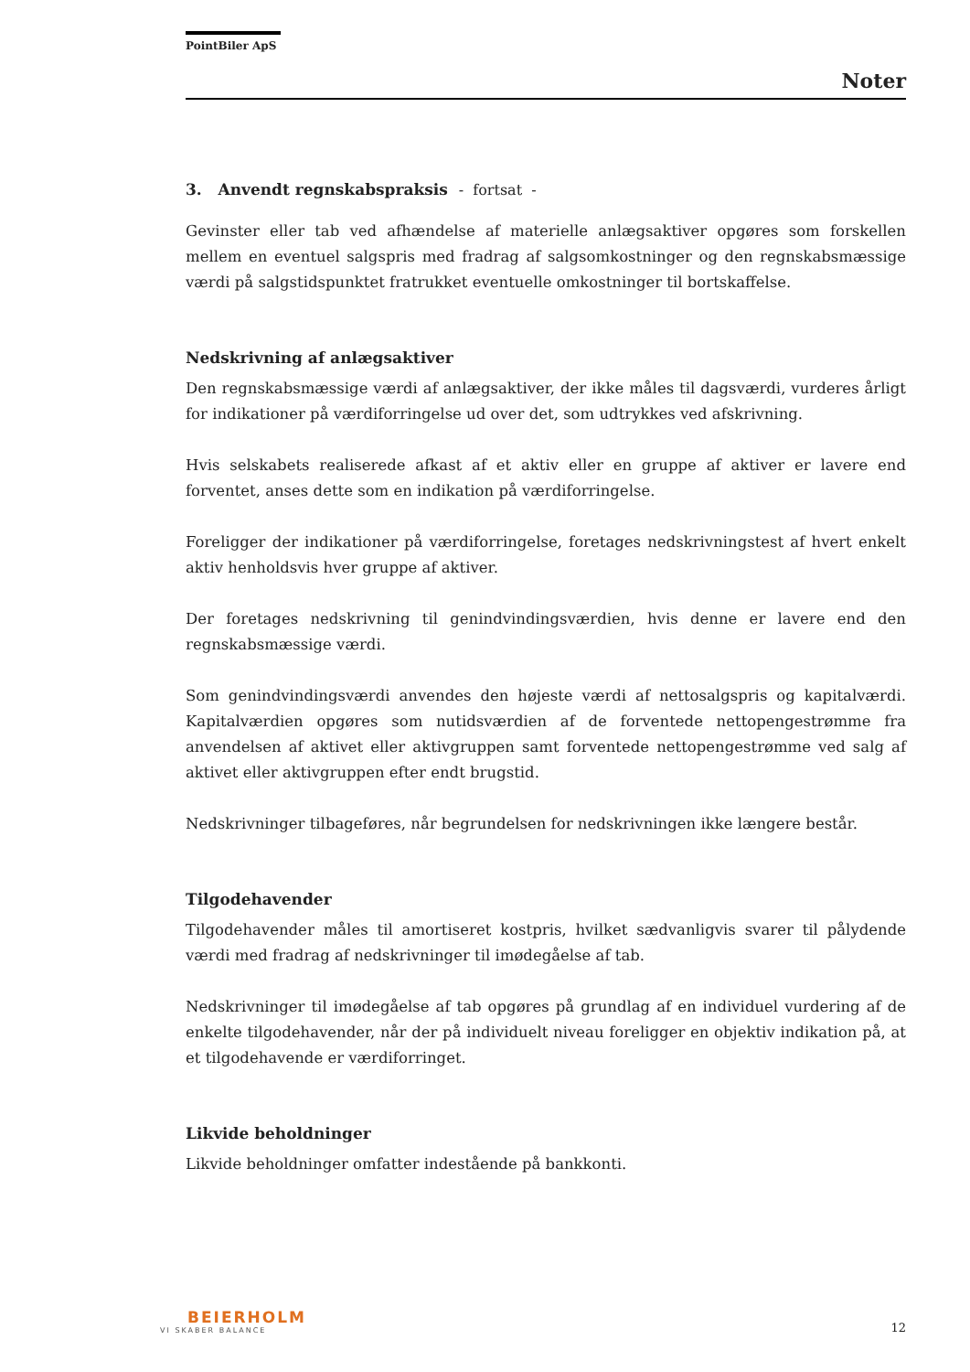PointBiler ApS
Noter
3. Anvendt regnskabspraksis - fortsat -
Gevinster eller tab ved afhændelse af materielle anlægsaktiver opgøres som forskellen mellem en eventuel salgspris med fradrag af salgsomkostninger og den regnskabsmæssige værdi på salgstidspunktet fratrukket eventuelle omkostninger til bortskaffelse.
Nedskrivning af anlægsaktiver
Den regnskabsmæssige værdi af anlægsaktiver, der ikke måles til dagsværdi, vurderes årligt for indikationer på værdiforringelse ud over det, som udtrykkes ved afskrivning.
Hvis selskabets realiserede afkast af et aktiv eller en gruppe af aktiver er lavere end forventet, anses dette som en indikation på værdiforringelse.
Foreligger der indikationer på værdiforringelse, foretages nedskrivningstest af hvert enkelt aktiv henholdsvis hver gruppe af aktiver.
Der foretages nedskrivning til genindvindingsværdien, hvis denne er lavere end den regnskabsmæssige værdi.
Som genindvindingsværdi anvendes den højeste værdi af nettosalgspris og kapitalværdi. Kapitalværdien opgøres som nutidsværdien af de forventede nettopengestrømme fra anvendelsen af aktivet eller aktivgruppen samt forventede nettopengestrømme ved salg af aktivet eller aktivgruppen efter endt brugstid.
Nedskrivninger tilbageføres, når begrundelsen for nedskrivningen ikke længere består.
Tilgodehavender
Tilgodehavender måles til amortiseret kostpris, hvilket sædvanligvis svarer til pålydende værdi med fradrag af nedskrivninger til imødegåelse af tab.
Nedskrivninger til imødegåelse af tab opgøres på grundlag af en individuel vurdering af de enkelte tilgodehavender, når der på individuelt niveau foreligger en objektiv indikation på, at et tilgodehavende er værdiforringet.
Likvide beholdninger
Likvide beholdninger omfatter indestående på bankkonti.
BEIERHOLM
VI SKABER BALANCE
12